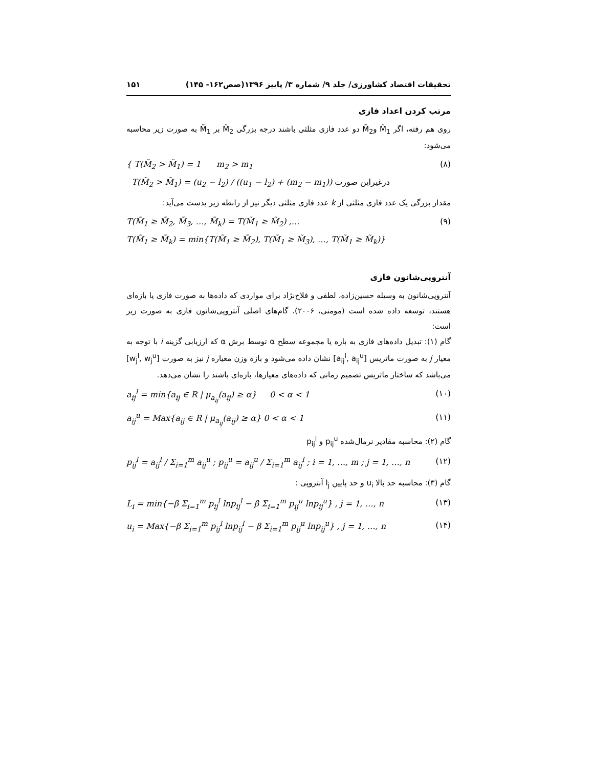تحقیقات اقتصاد کشاورزی/ جلد ۹/ شماره ۳/ پاییز ۱۳۹۶(صص۱۶۲- ۱۴۵) ۱۵۱
مرتب کردن اعداد فازی
روی هم رفته، اگر M̃<sub>1</sub> وM̃<sub>2</sub> دو عدد فازی مثلثی باشند درجه بزرگی M̃<sub>2</sub> بر M̃<sub>1</sub> به صورت زیر محاسبه می‌شود:
{ T(M̃<sub>2</sub> > M̃<sub>1</sub>) = 1 m<sub>2</sub> > m<sub>1</sub>
T(M̃<sub>2</sub> > M̃<sub>1</sub>) = (u<sub>2</sub> − l<sub>2</sub>) / ((u<sub>1</sub> − l<sub>2</sub>) + (m<sub>2</sub> − m<sub>1</sub>)) درغیراین صورت (۸)
مقدار بزرگی یک عدد فازی مثلثی از k عدد فازی مثلثی دیگر نیز از رابطه زیر بدست می‌آید:
T(M̃<sub>1</sub> ≥ M̃<sub>2</sub>, M̃<sub>3</sub>, …, M̃<sub>k</sub>) = T(M̃<sub>1</sub> ≥ M̃<sub>2</sub>) ,…
T(M̃<sub>1</sub> ≥ M̃<sub>k</sub>) = min{T(M̃<sub>1</sub> ≥ M̃<sub>2</sub>), T(M̃<sub>1</sub> ≥ M̃<sub>3</sub>), …, T(M̃<sub>1</sub> ≥ M̃<sub>k</sub>)} (۹)
آنتروپی‌شانون فازی
آنتروپی‌شانون به وسیله حسین‌زاده، لطفی و فلاح‌نژاد برای مواردی که داده‌ها به صورت فازی یا بازه‌ای هستند، توسعه داده شده است (مومنی، ۲۰۰۶). گام‌های اصلی آنتروپی‌شانون فازی به صورت زیر است:
گام (۱): تبدیل داده‌های فازی به بازه یا مجموعه سطح α توسط برش α که ارزیابی گزینه i با توجه به معیار j به صورت ماتریس [a<sub>ij</sub><sup>l</sup>, a<sub>ij</sub><sup>u</sup>] نشان داده می‌شود و بازه وزن معیاره j نیز به صورت [w<sub>j</sub><sup>l</sup>, w<sub>j</sub><sup>u</sup>] می‌باشد که ساختار ماتریس تصمیم زمانی که داده‌های معیارها، بازه‌ای باشند را نشان می‌دهد.
a<sub>ij</sub><sup>l</sup> = min{a<sub>ij</sub> ∈ R | μ<sub>a<sub>ij</sub></sub>(a<sub>ij</sub>) ≥ α} 0 < α < 1 (۱۰)
a<sub>ij</sub><sup>u</sup> = Max{a<sub>ij</sub> ∈ R | μ<sub>a<sub>ij</sub></sub>(a<sub>ij</sub>) ≥ α} 0 < α < 1 (۱۱)
گام (۲): محاسبه مقادیر نرمال‌شده p<sub>ij</sub><sup>u</sup> و p<sub>ij</sub><sup>l</sup>
p<sub>ij</sub><sup>l</sup> = a<sub>ij</sub><sup>l</sup> / Σ<sub>i=1</sub><sup>m</sup> a<sub>ij</sub><sup>u</sup> ; p<sub>ij</sub><sup>u</sup> = a<sub>ij</sub><sup>u</sup> / Σ<sub>i=1</sub><sup>m</sup> a<sub>ij</sub><sup>l</sup> ; i = 1, …, m ; j = 1, …, n (۱۲)
گام (۳): محاسبه حد بالا u<sub>i</sub> و حد پایین l<sub>j</sub> آنتروپی :
L<sub>i</sub> = min{−β Σ<sub>i=1</sub><sup>m</sup> p<sub>ij</sub><sup>l</sup> lnp<sub>ij</sub><sup>l</sup> − β Σ<sub>i=1</sub><sup>m</sup> p<sub>ij</sub><sup>u</sup> lnp<sub>ij</sub><sup>u</sup>} , j = 1, …, n (۱۳)
u<sub>i</sub> = Max{−β Σ<sub>i=1</sub><sup>m</sup> p<sub>ij</sub><sup>l</sup> lnp<sub>ij</sub><sup>l</sup> − β Σ<sub>i=1</sub><sup>m</sup> p<sub>ij</sub><sup>u</sup> lnp<sub>ij</sub><sup>u</sup>} , j = 1, …, n (۱۴)